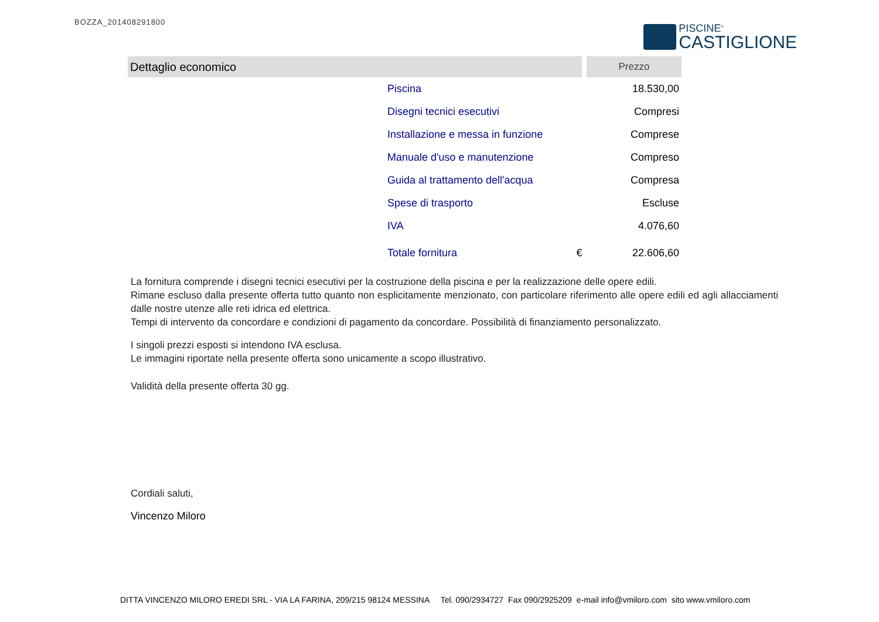BOZZA_201408291800
PISCINE<sup>®</sup>
CASTIGLIONE
| Dettaglio economico | | | Prezzo |
| --- | --- | --- | --- |
| | Piscina | | 18.530,00 |
| | Disegni tecnici esecutivi | | Compresi |
| | Installazione e messa in funzione | | Comprese |
| | Manuale d'uso e manutenzione | | Compreso |
| | Guida al trattamento dell'acqua | | Compresa |
| | Spese di trasporto | | Escluse |
| | IVA | | 4.076,60 |
| | Totale fornitura | € | 22.606,60 |
La fornitura comprende i disegni tecnici esecutivi per la costruzione della piscina e per la realizzazione delle opere edili.
Rimane escluso dalla presente offerta tutto quanto non esplicitamente menzionato, con particolare riferimento alle opere edili ed agli allacciamenti dalle nostre utenze alle reti idrica ed elettrica.
Tempi di intervento da concordare e condizioni di pagamento da concordare. Possibilità di finanziamento personalizzato.
I singoli prezzi esposti si intendono IVA esclusa.
Le immagini riportate nella presente offerta sono unicamente a scopo illustrativo.
Validità della presente offerta 30 gg.
Cordiali saluti,
Vincenzo Miloro
DITTA VINCENZO MILORO EREDI SRL - VIA LA FARINA, 209/215 98124 MESSINA Tel. 090/2934727 Fax 090/2925209 e-mail info@vmiloro.com sito www.vmiloro.com